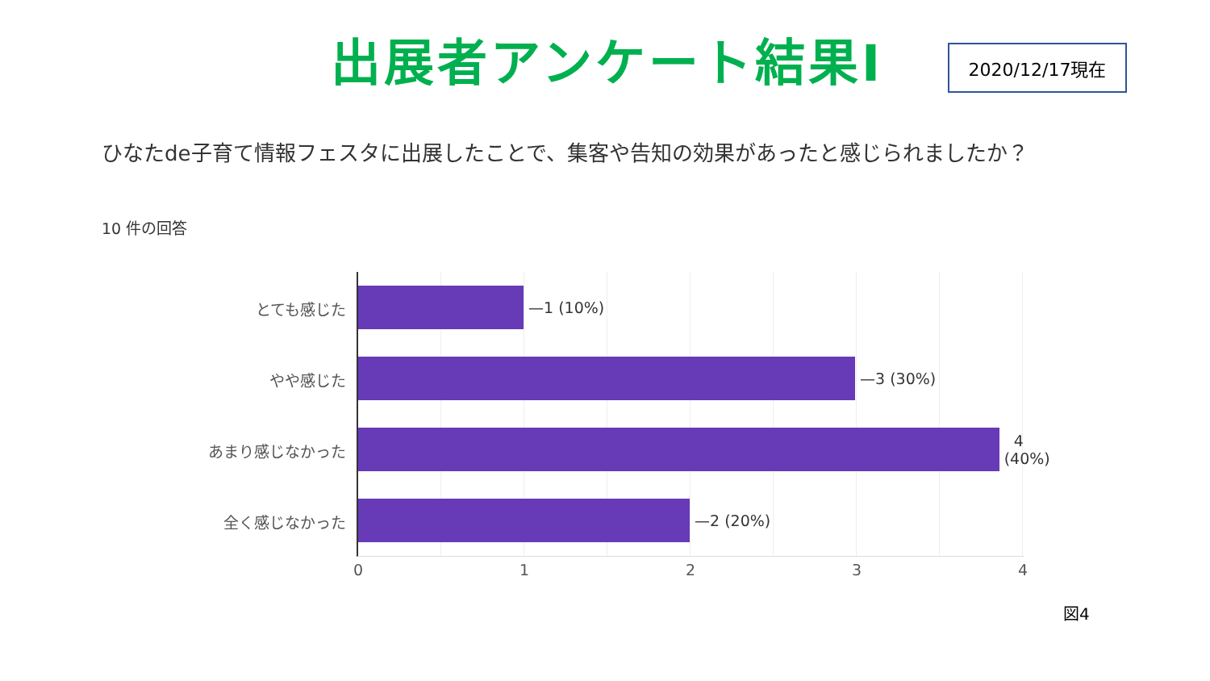出展者アンケート結果Ⅰ 2020/12/17現在
ひなたde子育て情報フェスタに出展したことで、集客や告知の効果があったと感じられましたか？
10 件の回答
とても感じた
—1 (10%)
やや感じた
—3 (30%)
あまり感じなかった
4 (40%)
全く感じなかった
—2 (20%)
0 1 2 3 4
図4